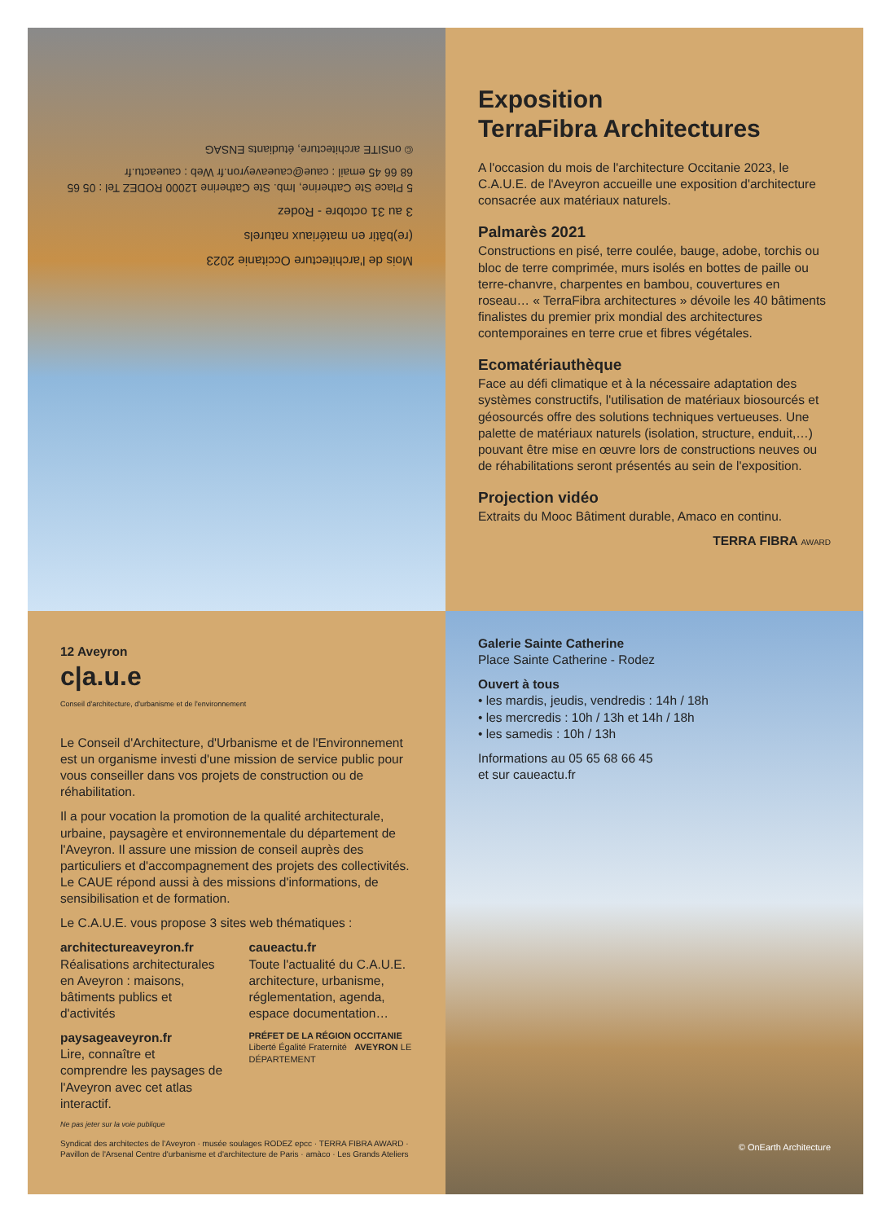Mois de l'architecture Occitanie 2023
(re)bâtir en matériaux naturels
3 au 31 octobre - Rodez
5 Place Ste Catherine, Imb. Ste Catherine 12000 RODEZ Tel : 05 65 68 66 45 email : caue@caueaveyron.fr Web : caueactu.fr
© onSITE architecture, étudiants ENSAG
Exposition
TerraFibra Architectures
A l'occasion du mois de l'architecture Occitanie 2023, le C.A.U.E. de l'Aveyron accueille une exposition d'architecture consacrée aux matériaux naturels.
Palmarès 2021
Constructions en pisé, terre coulée, bauge, adobe, torchis ou bloc de terre comprimée, murs isolés en bottes de paille ou terre-chanvre, charpentes en bambou, couvertures en roseau… « TerraFibra architectures » dévoile les 40 bâtiments finalistes du premier prix mondial des architectures contemporaines en terre crue et fibres végétales.
Ecomatériauthèque
Face au défi climatique et à la nécessaire adaptation des systèmes constructifs, l'utilisation de matériaux biosourcés et géosourcés offre des solutions techniques vertueuses. Une palette de matériaux naturels (isolation, structure, enduit,…) pouvant être mise en œuvre lors de constructions neuves ou de réhabilitations seront présentés au sein de l'exposition.
Projection vidéo
Extraits du Mooc Bâtiment durable, Amaco en continu.
TERRA FIBRA AWARD
12 Aveyron
c|a.u.e
Conseil d'architecture, d'urbanisme et de l'environnement
Le Conseil d'Architecture, d'Urbanisme et de l'Environnement est un organisme investi d'une mission de service public pour vous conseiller dans vos projets de construction ou de réhabilitation.
Il a pour vocation la promotion de la qualité architecturale, urbaine, paysagère et environnementale du département de l'Aveyron. Il assure une mission de conseil auprès des particuliers et d'accompagnement des projets des collectivités.
Le CAUE répond aussi à des missions d'informations, de sensibilisation et de formation.
Le C.A.U.E. vous propose 3 sites web thématiques :
architectureaveyron.fr
Réalisations architecturales en Aveyron : maisons, bâtiments publics et d'activités
paysageaveyron.fr
Lire, connaître et comprendre les paysages de l'Aveyron avec cet atlas interactif.
caueactu.fr
Toute l'actualité du C.A.U.E. architecture, urbanisme, réglementation, agenda, espace documentation…
PRÉFET DE LA RÉGION OCCITANIE Liberté Égalité Fraternité AVEYRON LE DÉPARTEMENT
Ne pas jeter sur la voie publique
Syndicat des architectes de l'Aveyron · musée soulages RODEZ epcc · TERRA FIBRA AWARD · Pavillon de l'Arsenal Centre d'urbanisme et d'architecture de Paris · amàco · Les Grands Ateliers
Galerie Sainte Catherine
Place Sainte Catherine - Rodez
Ouvert à tous
• les mardis, jeudis, vendredis : 14h / 18h
• les mercredis : 10h / 13h et 14h / 18h
• les samedis : 10h / 13h
Informations au 05 65 68 66 45
et sur caueactu.fr
© OnEarth Architecture